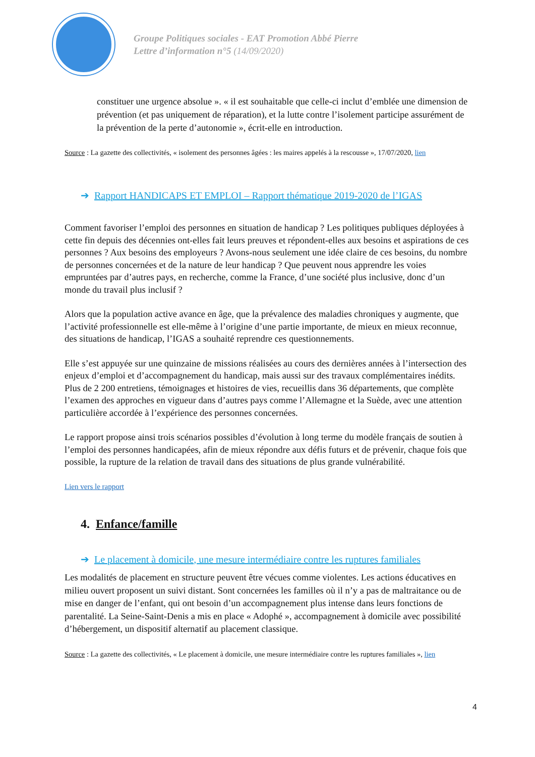Groupe Politiques sociales - EAT Promotion Abbé Pierre
Lettre d’information n°5 (14/09/2020)
constituer une urgence absolue ». « il est souhaitable que celle-ci inclut d’emblée une dimension de prévention (et pas uniquement de réparation), et la lutte contre l’isolement participe assurément de la prévention de la perte d’autonomie », écrit-elle en introduction.
Source : La gazette des collectivités, « isolement des personnes âgées : les maires appelés à la rescousse », 17/07/2020, lien
➔ Rapport HANDICAPS ET EMPLOI – Rapport thématique 2019-2020 de l’IGAS
Comment favoriser l’emploi des personnes en situation de handicap ? Les politiques publiques déployées à cette fin depuis des décennies ont-elles fait leurs preuves et répondent-elles aux besoins et aspirations de ces personnes ? Aux besoins des employeurs ? Avons-nous seulement une idée claire de ces besoins, du nombre de personnes concernées et de la nature de leur handicap ? Que peuvent nous apprendre les voies empruntées par d’autres pays, en recherche, comme la France, d’une société plus inclusive, donc d’un monde du travail plus inclusif ?
Alors que la population active avance en âge, que la prévalence des maladies chroniques y augmente, que l’activité professionnelle est elle-même à l’origine d’une partie importante, de mieux en mieux reconnue, des situations de handicap, l’IGAS a souhaité reprendre ces questionnements.
Elle s’est appuyée sur une quinzaine de missions réalisées au cours des dernières années à l’intersection des enjeux d’emploi et d’accompagnement du handicap, mais aussi sur des travaux complémentaires inédits. Plus de 2 200 entretiens, témoignages et histoires de vies, recueillis dans 36 départements, que complète l’examen des approches en vigueur dans d’autres pays comme l’Allemagne et la Suède, avec une attention particulière accordée à l’expérience des personnes concernées.
Le rapport propose ainsi trois scénarios possibles d’évolution à long terme du modèle français de soutien à l’emploi des personnes handicapées, afin de mieux répondre aux défis futurs et de prévenir, chaque fois que possible, la rupture de la relation de travail dans des situations de plus grande vulnérabilité.
Lien vers le rapport
4. Enfance/famille
➔ Le placement à domicile, une mesure intermédiaire contre les ruptures familiales
Les modalités de placement en structure peuvent être vécues comme violentes. Les actions éducatives en milieu ouvert proposent un suivi distant. Sont concernées les familles où il n’y a pas de maltraitance ou de mise en danger de l’enfant, qui ont besoin d’un accompagnement plus intense dans leurs fonctions de parentalité. La Seine-Saint-Denis a mis en place « Adophé », accompagnement à domicile avec possibilité d’hébergement, un dispositif alternatif au placement classique.
Source : La gazette des collectivités, « Le placement à domicile, une mesure intermédiaire contre les ruptures familiales », lien
4